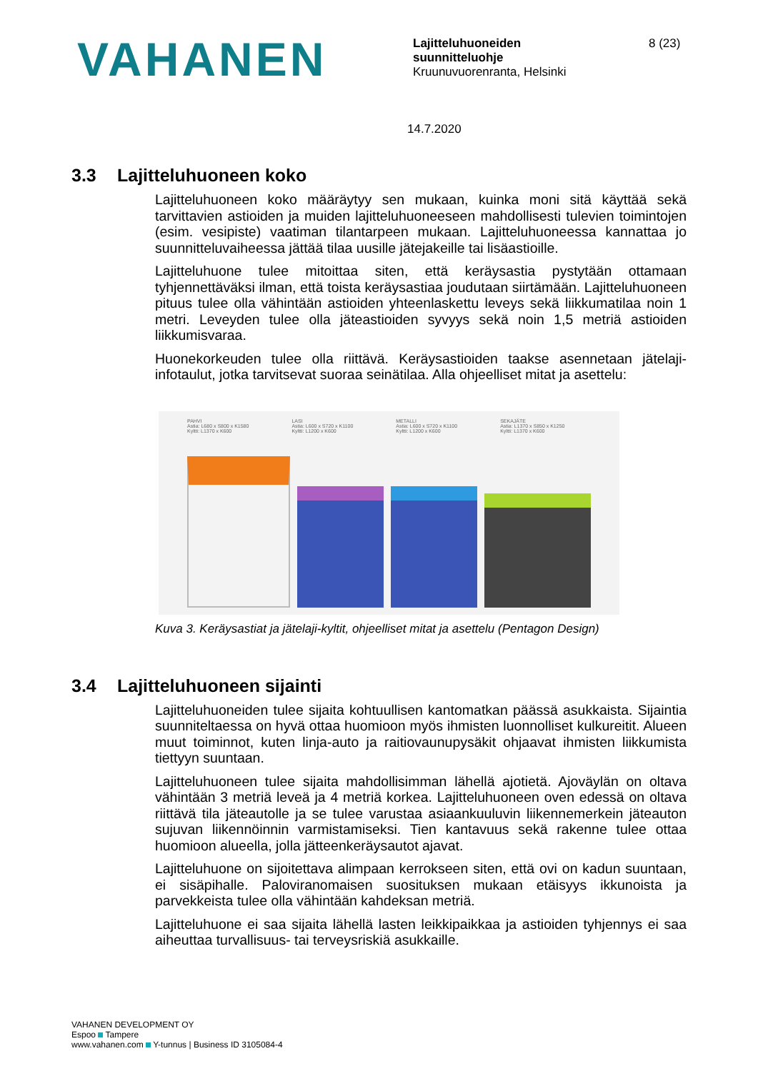VAHANEN
Lajitteluhuoneiden
suunnitteluohje
Kruunuvuorenranta, Helsinki
8 (23)
14.7.2020
3.3 Lajitteluhuoneen koko
Lajitteluhuoneen koko määräytyy sen mukaan, kuinka moni sitä käyttää sekä tarvittavien astioiden ja muiden lajitteluhuoneeseen mahdollisesti tulevien toimintojen (esim. vesipiste) vaatiman tilantarpeen mukaan. Lajitteluhuoneessa kannattaa jo suunnitteluvaiheessa jättää tilaa uusille jätejakeille tai lisäastioille.
Lajitteluhuone tulee mitoittaa siten, että keräysastia pystytään ottamaan tyhjennettäväksi ilman, että toista keräysastiaa joudutaan siirtämään. Lajitteluhuoneen pituus tulee olla vähintään astioiden yhteenlaskettu leveys sekä liikkumatilaa noin 1 metri. Leveyden tulee olla jäteastioiden syvyys sekä noin 1,5 metriä astioiden liikkumisvaraa.
Huonekorkeuden tulee olla riittävä. Keräysastioiden taakse asennetaan jätelaji-infotaulut, jotka tarvitsevat suoraa seinätilaa. Alla ohjeelliset mitat ja asettelu:
PAHVI
Astia: L680 x S800 x K1580
Kyltti: L1370 x K600
LASI
Astia: L600 x S720 x K1100
Kyltti: L1200 x K600
METALLI
Astia: L600 x S720 x K1100
Kyltti: L1200 x K600
SEKAJÄTE
Astia: L1370 x S850 x K1250
Kyltti: L1370 x K600
Kuva 3. Keräysastiat ja jätelaji-kyltit, ohjeelliset mitat ja asettelu (Pentagon Design)
3.4 Lajitteluhuoneen sijainti
Lajitteluhuoneiden tulee sijaita kohtuullisen kantomatkan päässä asukkaista. Sijaintia suunniteltaessa on hyvä ottaa huomioon myös ihmisten luonnolliset kulkureitit. Alueen muut toiminnot, kuten linja-auto ja raitiovaunupysäkit ohjaavat ihmisten liikkumista tiettyyn suuntaan.
Lajitteluhuoneen tulee sijaita mahdollisimman lähellä ajotietä. Ajoväylän on oltava vähintään 3 metriä leveä ja 4 metriä korkea. Lajitteluhuoneen oven edessä on oltava riittävä tila jäteautolle ja se tulee varustaa asiaankuuluvin liikennemerkein jäteauton sujuvan liikennöinnin varmistamiseksi. Tien kantavuus sekä rakenne tulee ottaa huomioon alueella, jolla jätteenkeräysautot ajavat.
Lajitteluhuone on sijoitettava alimpaan kerrokseen siten, että ovi on kadun suuntaan, ei sisäpihalle. Paloviranomaisen suosituksen mukaan etäisyys ikkunoista ja parvekkeista tulee olla vähintään kahdeksan metriä.
Lajitteluhuone ei saa sijaita lähellä lasten leikkipaikkaa ja astioiden tyhjennys ei saa aiheuttaa turvallisuus- tai terveysriskiä asukkaille.
VAHANEN DEVELOPMENT OY
Espoo Tampere
www.vahanen.com Y-tunnus | Business ID 3105084-4